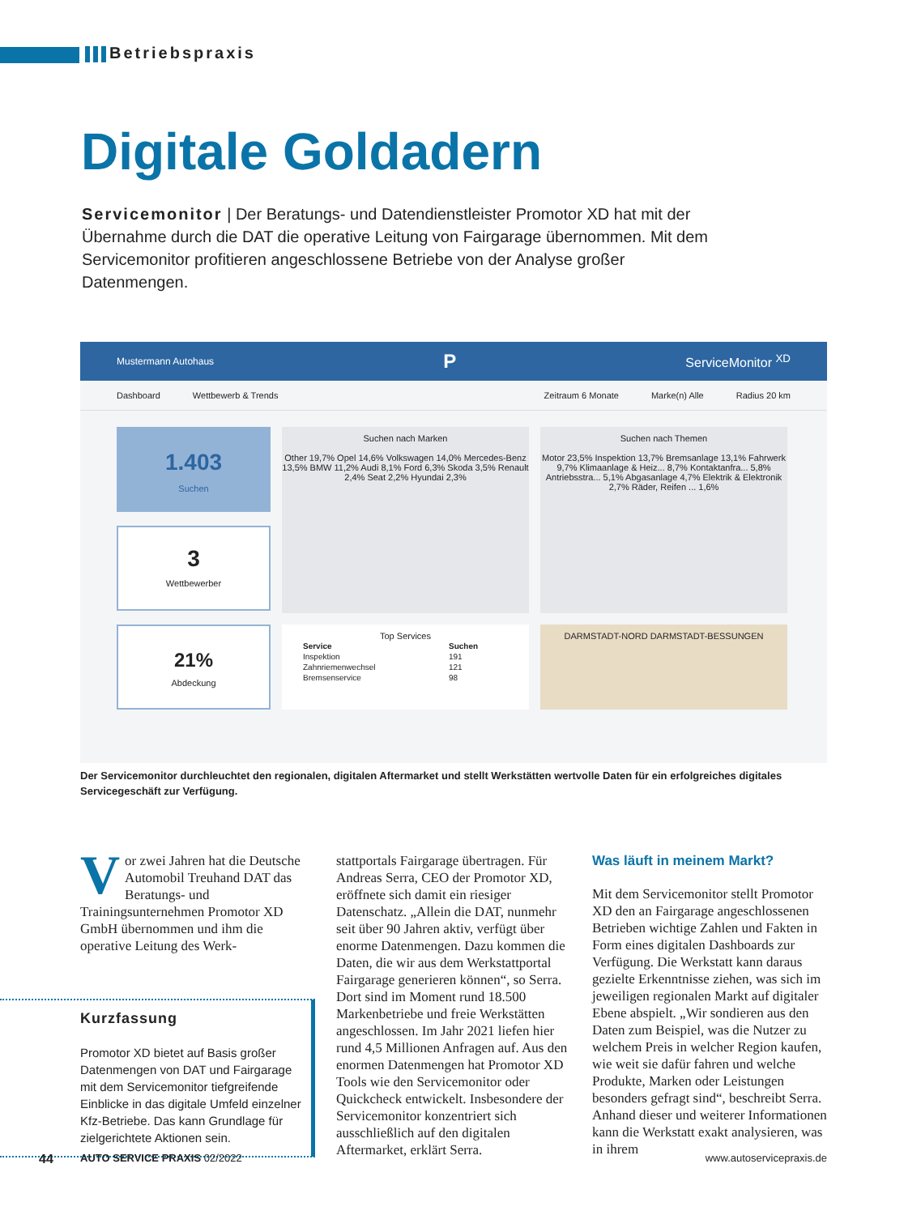Betriebspraxis
Digitale Goldadern
Servicemonitor | Der Beratungs- und Datendienstleister Promotor XD hat mit der Übernahme durch die DAT die operative Leitung von Fairgarage übernommen. Mit dem Servicemonitor profitieren angeschlossene Betriebe von der Analyse großer Datenmengen.
Mustermann Autohaus P ServiceMonitor <sup>XD</sup>
Dashboard Wettbewerb & Trends Zeitraum 6 Monate Marke(n) Alle Radius 20 km
1.403
Suchen
Suchen nach Marken
Other 19,7% Opel 14,6% Volkswagen 14,0% Mercedes-Benz 13,5% BMW 11,2% Audi 8,1% Ford 6,3% Skoda 3,5% Renault 2,4% Seat 2,2% Hyundai 2,3%
Suchen nach Themen
Motor 23,5% Inspektion 13,7% Bremsanlage 13,1% Fahrwerk 9,7% Klimaanlage & Heiz... 8,7% Kontaktanfra... 5,8% Antriebsstra... 5,1% Abgasanlage 4,7% Elektrik & Elektronik 2,7% Räder, Reifen ... 1,6%
3
Wettbewerber
21%
Abdeckung
Top Services
| Service | Suchen |
| --- | --- |
| Inspektion | 191 |
| Zahnriemenwechsel | 121 |
| Bremsenservice | 98 |
DARMSTADT-NORD DARMSTADT-BESSUNGEN
Der Servicemonitor durchleuchtet den regionalen, digitalen Aftermarket und stellt Werkstätten wertvolle Daten für ein erfolgreiches digitales Servicegeschäft zur Verfügung.
Vor zwei Jahren hat die Deutsche Automobil Treuhand DAT das Beratungs- und Trainingsunternehmen Promotor XD GmbH übernommen und ihm die operative Leitung des Werk-
Kurzfassung
Promotor XD bietet auf Basis großer Datenmengen von DAT und Fairgarage mit dem Servicemonitor tiefgreifende Einblicke in das digitale Umfeld einzelner Kfz-Betriebe. Das kann Grundlage für zielgerichtete Aktionen sein.
stattportals Fairgarage übertragen. Für Andreas Serra, CEO der Promotor XD, eröffnete sich damit ein riesiger Datenschatz. „Allein die DAT, nunmehr seit über 90 Jahren aktiv, verfügt über enorme Datenmengen. Dazu kommen die Daten, die wir aus dem Werkstattportal Fairgarage generieren können“, so Serra. Dort sind im Moment rund 18.500 Markenbetriebe und freie Werkstätten angeschlossen. Im Jahr 2021 liefen hier rund 4,5 Millionen Anfragen auf. Aus den enormen Datenmengen hat Promotor XD Tools wie den Servicemonitor oder Quickcheck entwickelt. Insbesondere der Servicemonitor konzentriert sich ausschließlich auf den digitalen Aftermarket, erklärt Serra.
Was läuft in meinem Markt?
Mit dem Servicemonitor stellt Promotor XD den an Fairgarage angeschlossenen Betrieben wichtige Zahlen und Fakten in Form eines digitalen Dashboards zur Verfügung. Die Werkstatt kann daraus gezielte Erkenntnisse ziehen, was sich im jeweiligen regionalen Markt auf digitaler Ebene abspielt. „Wir sondieren aus den Daten zum Beispiel, was die Nutzer zu welchem Preis in welcher Region kaufen, wie weit sie dafür fahren und welche Produkte, Marken oder Leistungen besonders gefragt sind“, beschreibt Serra. Anhand dieser und weiterer Informationen kann die Werkstatt exakt analysieren, was in ihrem
44 AUTO SERVICE PRAXIS 02/2022 www.autoservicepraxis.de